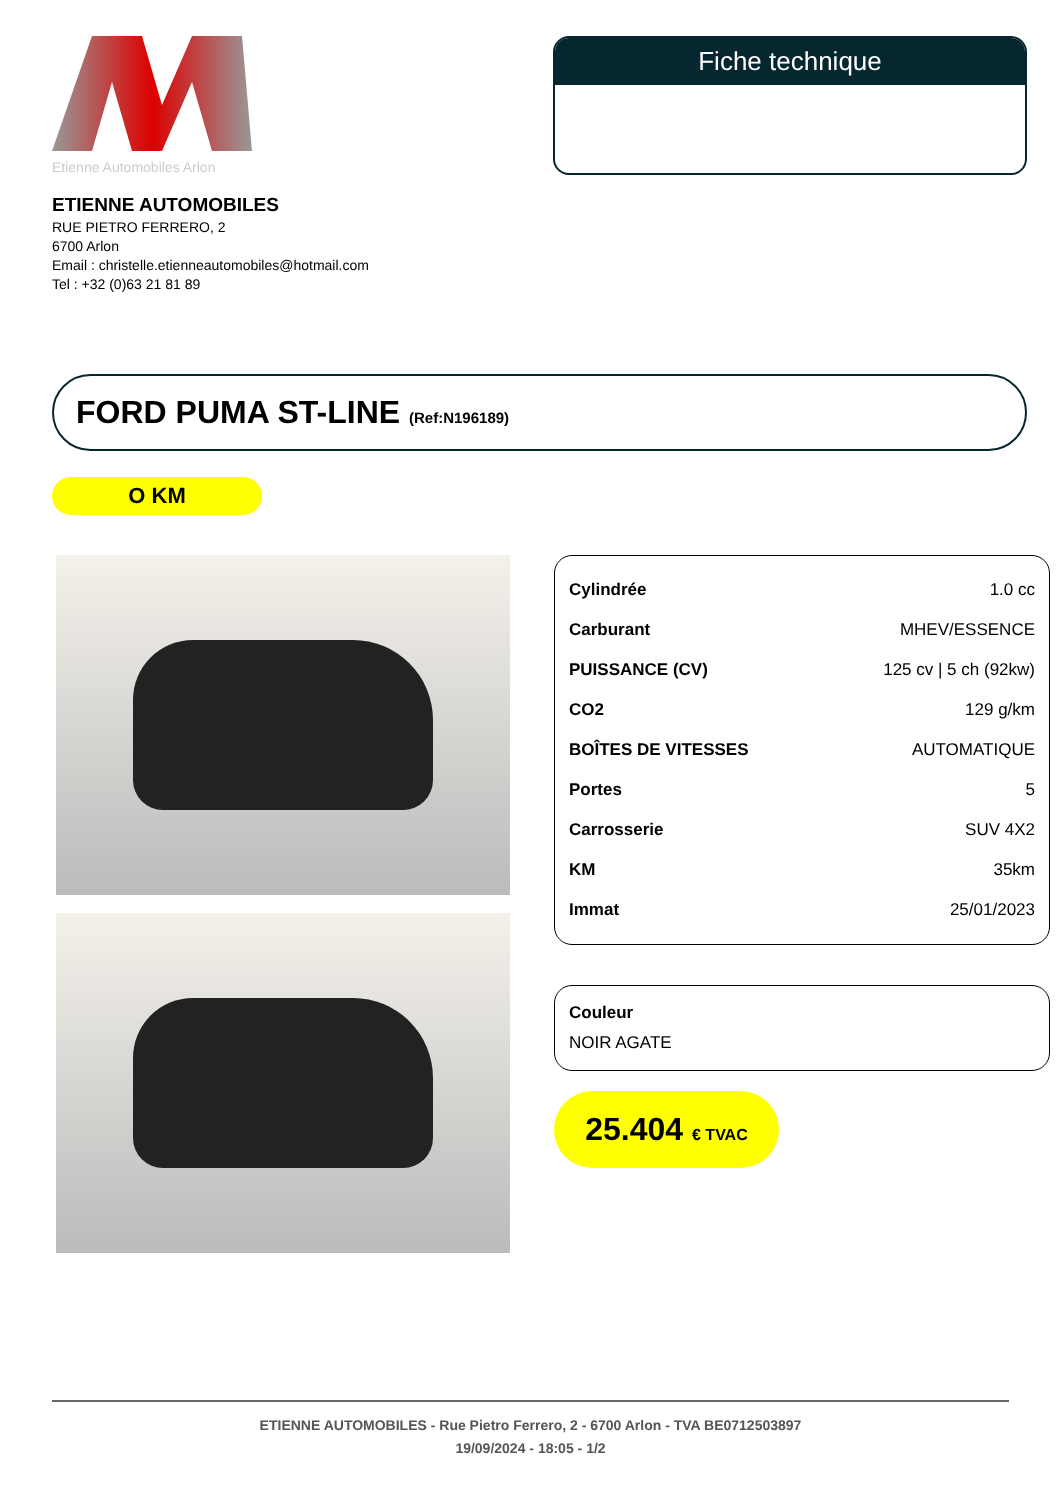Etienne Automobiles Arlon
Fiche technique
ETIENNE AUTOMOBILES
RUE PIETRO FERRERO, 2
6700 Arlon
Email : christelle.etienneautomobiles@hotmail.com
Tel : +32 (0)63 21 81 89
FORD PUMA ST-LINE (Ref:N196189)
O KM
| Cylindrée | 1.0 cc |
| Carburant | MHEV/ESSENCE |
| PUISSANCE (CV) | 125 cv / 5 ch (92kw) |
| CO2 | 129 g/km |
| BOÎTES DE VITESSES | AUTOMATIQUE |
| Portes | 5 |
| Carrosserie | SUV 4X2 |
| KM | 35km |
| Immat | 25/01/2023 |
Couleur
NOIR AGATE
25.404 € TVAC
ETIENNE AUTOMOBILES - Rue Pietro Ferrero, 2 - 6700 Arlon - TVA BE0712503897
19/09/2024 - 18:05 - 1/2